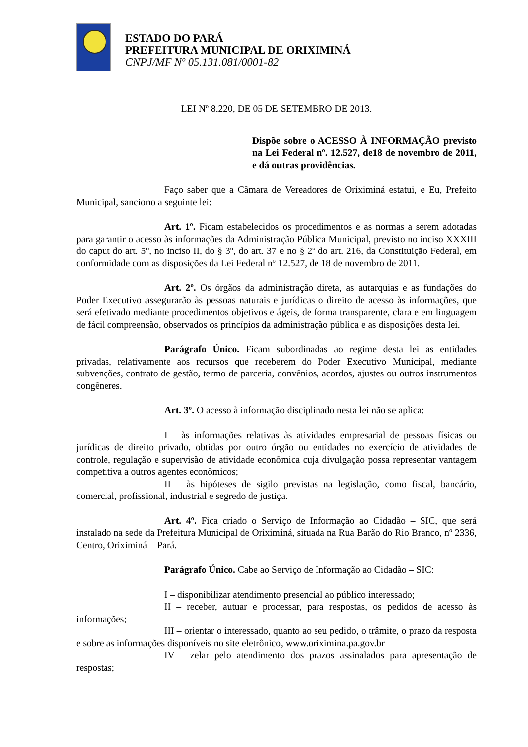ESTADO DO PARÁ
PREFEITURA MUNICIPAL DE ORIXIMINÁ
CNPJ/MF Nº 05.131.081/0001-82
LEI Nº 8.220, DE 05 DE SETEMBRO DE 2013.
Dispõe sobre o ACESSO À INFORMAÇÃO previsto na Lei Federal nº. 12.527, de18 de novembro de 2011, e dá outras providências.
Faço saber que a Câmara de Vereadores de Oriximiná estatui, e Eu, Prefeito Municipal, sanciono a seguinte lei:
Art. 1º. Ficam estabelecidos os procedimentos e as normas a serem adotadas para garantir o acesso às informações da Administração Pública Municipal, previsto no inciso XXXIII do caput do art. 5º, no inciso II, do § 3º, do art. 37 e no § 2º do art. 216, da Constituição Federal, em conformidade com as disposições da Lei Federal nº 12.527, de 18 de novembro de 2011.
Art. 2º. Os órgãos da administração direta, as autarquias e as fundações do Poder Executivo assegurarão às pessoas naturais e jurídicas o direito de acesso às informações, que será efetivado mediante procedimentos objetivos e ágeis, de forma transparente, clara e em linguagem de fácil compreensão, observados os princípios da administração pública e as disposições desta lei.
Parágrafo Único. Ficam subordinadas ao regime desta lei as entidades privadas, relativamente aos recursos que receberem do Poder Executivo Municipal, mediante subvenções, contrato de gestão, termo de parceria, convênios, acordos, ajustes ou outros instrumentos congêneres.
Art. 3º. O acesso à informação disciplinado nesta lei não se aplica:
I – às informações relativas às atividades empresarial de pessoas físicas ou jurídicas de direito privado, obtidas por outro órgão ou entidades no exercício de atividades de controle, regulação e supervisão de atividade econômica cuja divulgação possa representar vantagem competitiva a outros agentes econômicos;
II – às hipóteses de sigilo previstas na legislação, como fiscal, bancário, comercial, profissional, industrial e segredo de justiça.
Art. 4º. Fica criado o Serviço de Informação ao Cidadão – SIC, que será instalado na sede da Prefeitura Municipal de Oriximiná, situada na Rua Barão do Rio Branco, nº 2336, Centro, Oriximiná – Pará.
Parágrafo Único. Cabe ao Serviço de Informação ao Cidadão – SIC:
I – disponibilizar atendimento presencial ao público interessado;
II – receber, autuar e processar, para respostas, os pedidos de acesso às informações;
III – orientar o interessado, quanto ao seu pedido, o trâmite, o prazo da resposta e sobre as informações disponíveis no site eletrônico, www.oriximina.pa.gov.br
IV – zelar pelo atendimento dos prazos assinalados para apresentação de respostas;